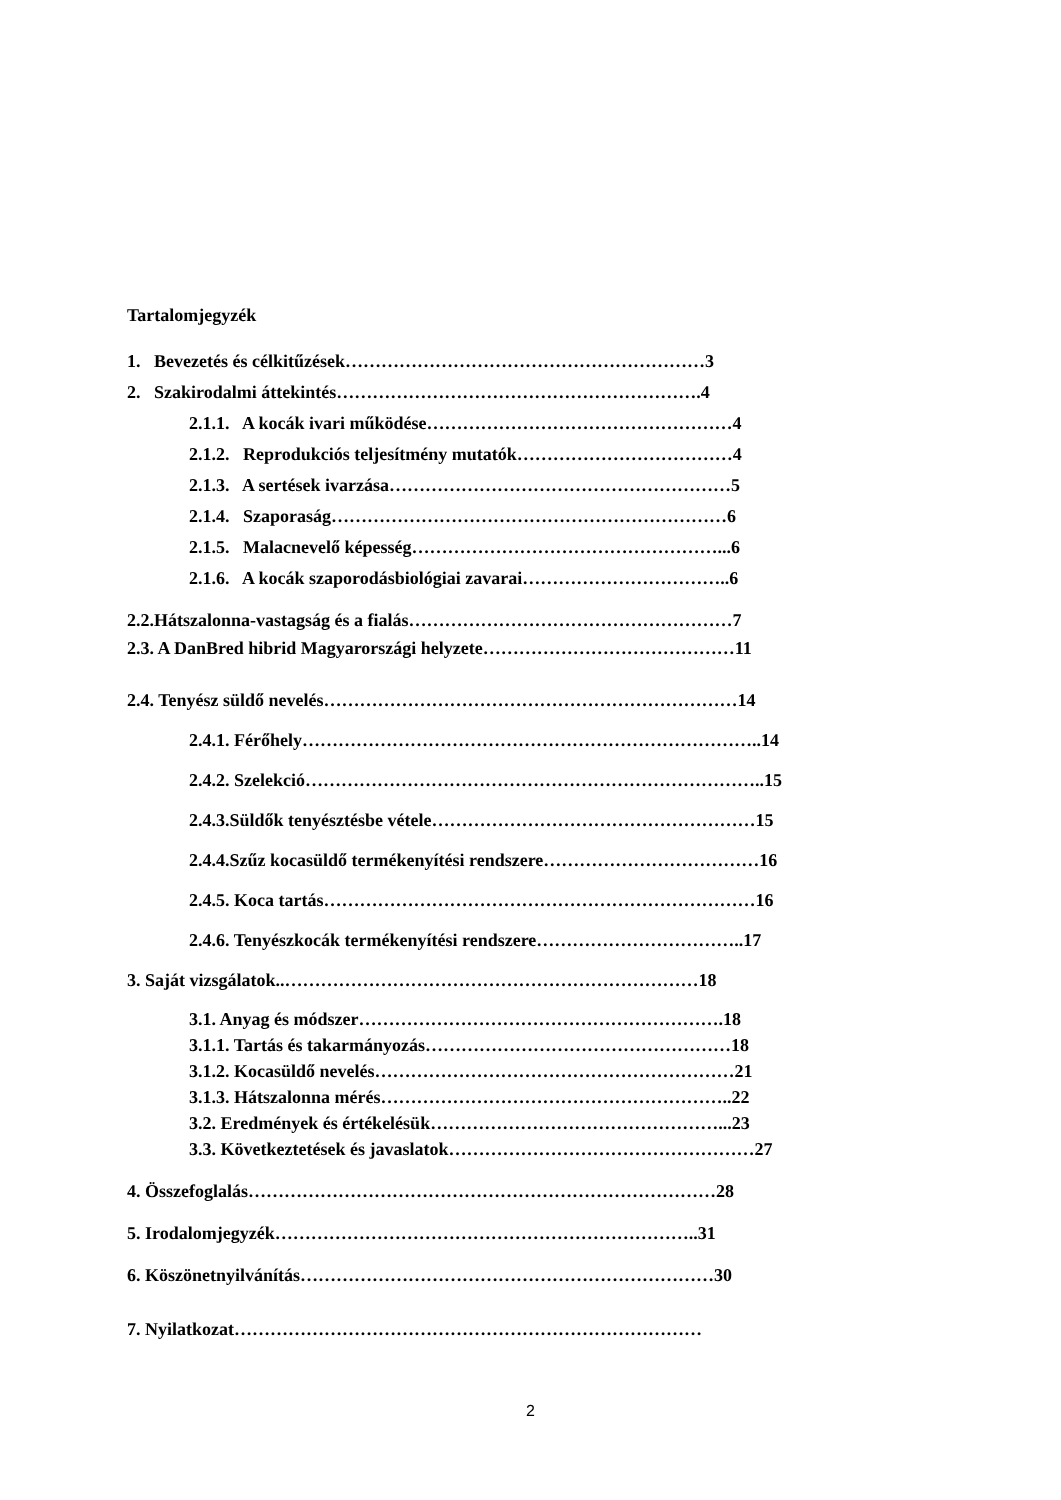Tartalomjegyzék
1. Bevezetés és célkitűzések……………………………………………………3
2. Szakirodalmi áttekintés…………………………………………………….4
2.1.1. A kocák ivari működése……………………………………………4
2.1.2. Reprodukciós teljesítmény mutatók………………………………4
2.1.3. A sertések ivarzása…………………………………………………5
2.1.4. Szaporaság…………………………………………………………6
2.1.5. Malacnevelő képesség……………………………………………...6
2.1.6. A kocák szaporodásbiológiai zavarai……………………………..6
2.2.Hátszalonna-vastagság és a fialás………………………………………………7
2.3. A DanBred hibrid Magyarországi helyzete……………………………………11
2.4. Tenyész süldő nevelés……………………………………………………………14
2.4.1. Férőhely…………………………………………………………………..14
2.4.2. Szelekció…………………………………………………………………..15
2.4.3.Süldők tenyésztésbe vétele………………………………………………15
2.4.4.Szűz kocasüldő termékenyítési rendszere………………………………16
2.4.5. Koca tartás………………………………………………………………16
2.4.6. Tenyészkocák termékenyítési rendszere……………………………..17
3. Saját vizsgálatok..……………………………………………………………18
3.1. Anyag és módszer…………………………………………………….18
3.1.1. Tartás és takarmányozás……………………………………………18
3.1.2. Kocasüldő nevelés……………………………………………………21
3.1.3. Hátszalonna mérés…………………………………………………..22
3.2. Eredmények és értékelésük…………………………………………...23
3.3. Következtetések és javaslatok……………………………………………27
4. Összefoglalás……………………………………………………………………28
5. Irodalomjegyzék……………………………………………………………..31
6. Köszönetnyilvánítás……………………………………………………………30
7. Nyilatkozat……………………………………………………………………
2